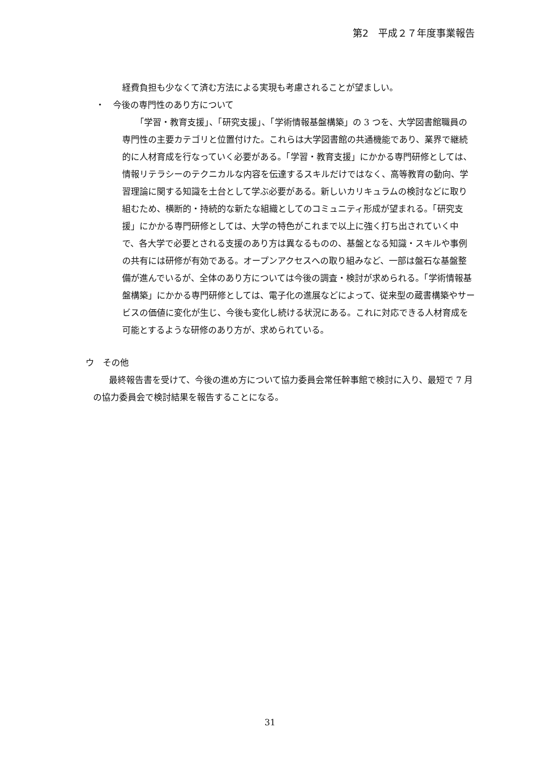第2　平成２７年度事業報告
経費負担も少なくて済む方法による実現も考慮されることが望ましい。
・　今後の専門性のあり方について
「学習・教育支援」、「研究支援」、「学術情報基盤構築」の 3 つを、大学図書館職員の専門性の主要カテゴリと位置付けた。これらは大学図書館の共通機能であり、業界で継続的に人材育成を行なっていく必要がある。「学習・教育支援」にかかる専門研修としては、情報リテラシーのテクニカルな内容を伝達するスキルだけではなく、高等教育の動向、学習理論に関する知識を土台として学ぶ必要がある。新しいカリキュラムの検討などに取り組むため、横断的・持続的な新たな組織としてのコミュニティ形成が望まれる。「研究支援」にかかる専門研修としては、大学の特色がこれまで以上に強く打ち出されていく中で、各大学で必要とされる支援のあり方は異なるものの、基盤となる知識・スキルや事例の共有には研修が有効である。オープンアクセスへの取り組みなど、一部は盤石な基盤整備が進んでいるが、全体のあり方については今後の調査・検討が求められる。「学術情報基盤構築」にかかる専門研修としては、電子化の進展などによって、従来型の蔵書構築やサービスの価値に変化が生じ、今後も変化し続ける状況にある。これに対応できる人材育成を可能とするような研修のあり方が、求められている。
ウ　その他
最終報告書を受けて、今後の進め方について協力委員会常任幹事館で検討に入り、最短で 7 月の協力委員会で検討結果を報告することになる。
31